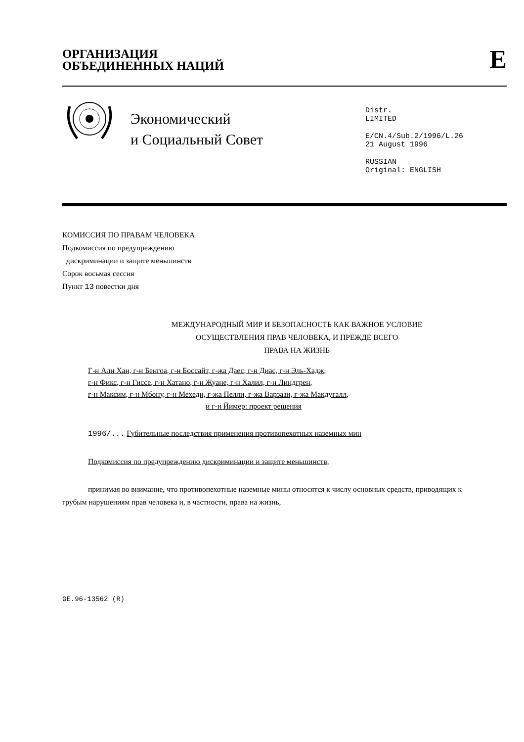ОРГАНИЗАЦИЯ
ОБЪЕДИНЕННЫХ НАЦИЙ
E
Экономический
и Социальный Совет
Distr.
LIMITED
E/CN.4/Sub.2/1996/L.26
21 August 1996
RUSSIAN
Original: ENGLISH
КОМИССИЯ ПО ПРАВАМ ЧЕЛОВЕКА
Подкомиссия по предупреждению
дискриминации и защите меньшинств
Сорок восьмая сессия
Пункт 13 повестки дня
МЕЖДУНАРОДНЫЙ МИР И БЕЗОПАСНОСТЬ КАК ВАЖНОЕ УСЛОВИЕ
ОСУЩЕСТВЛЕНИЯ ПРАВ ЧЕЛОВЕКА, И ПРЕЖДЕ ВСЕГО
ПРАВА НА ЖИЗНЬ
Г-н Али Хан, г-н Бенгоа, г-н Боссайт, г-жа Даес, г-н Диас, г-н Эль-Хадж,
г-н Фикс, г-н Гиссе, г-н Хатано, г-н Жуане, г-н Халил, г-н Линдгрен,
г-н Максим, г-н Мбону, г-н Мехеди, г-жа Пелли, г-жа Варзази, г-жа Макдугалл,
и г-н Йимер: проект решения
1996/... Губительные последствия применения противопехотных наземных мин
Подкомиссия по предупреждению дискриминации и защите меньшинств,
принимая во внимание, что противопехотные наземные мины относятся к числу основных средств, приводящих к грубым нарушениям прав человека и, в частности, права на жизнь,
GE.96-13562 (R)